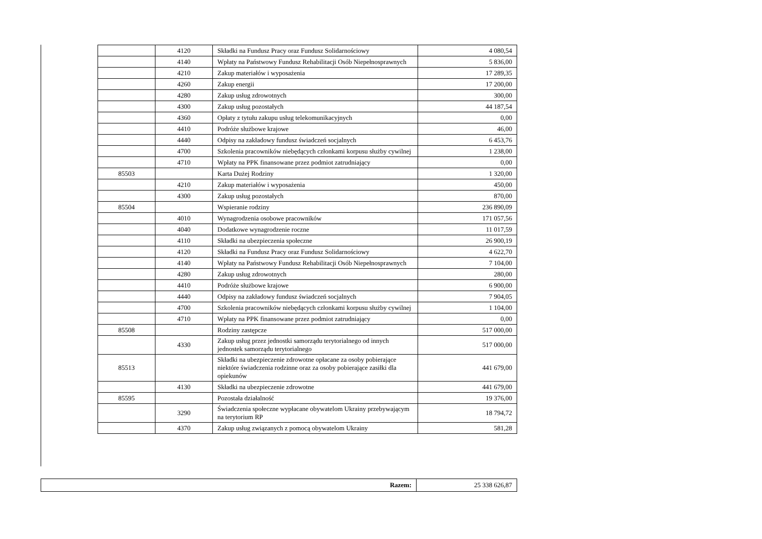| | 4120 | Składki na Fundusz Pracy oraz Fundusz Solidarnościowy | 4 080,54 |
| | 4140 | Wpłaty na Państwowy Fundusz Rehabilitacji Osób Niepełnosprawnych | 5 836,00 |
| | 4210 | Zakup materiałów i wyposażenia | 17 289,35 |
| | 4260 | Zakup energii | 17 200,00 |
| | 4280 | Zakup usług zdrowotnych | 300,00 |
| | 4300 | Zakup usług pozostałych | 44 187,54 |
| | 4360 | Opłaty z tytułu zakupu usług telekomunikacyjnych | 0,00 |
| | 4410 | Podróże służbowe krajowe | 46,00 |
| | 4440 | Odpisy na zakładowy fundusz świadczeń socjalnych | 6 453,76 |
| | 4700 | Szkolenia pracowników niebędących członkami korpusu służby cywilnej | 1 238,00 |
| | 4710 | Wpłaty na PPK finansowane przez podmiot zatrudniający | 0,00 |
| 85503 | | Karta Dużej Rodziny | 1 320,00 |
| | 4210 | Zakup materiałów i wyposażenia | 450,00 |
| | 4300 | Zakup usług pozostałych | 870,00 |
| 85504 | | Wspieranie rodziny | 236 890,09 |
| | 4010 | Wynagrodzenia osobowe pracowników | 171 057,56 |
| | 4040 | Dodatkowe wynagrodzenie roczne | 11 017,59 |
| | 4110 | Składki na ubezpieczenia społeczne | 26 900,19 |
| | 4120 | Składki na Fundusz Pracy oraz Fundusz Solidarnościowy | 4 622,70 |
| | 4140 | Wpłaty na Państwowy Fundusz Rehabilitacji Osób Niepełnosprawnych | 7 104,00 |
| | 4280 | Zakup usług zdrowotnych | 280,00 |
| | 4410 | Podróże służbowe krajowe | 6 900,00 |
| | 4440 | Odpisy na zakładowy fundusz świadczeń socjalnych | 7 904,05 |
| | 4700 | Szkolenia pracowników niebędących członkami korpusu służby cywilnej | 1 104,00 |
| | 4710 | Wpłaty na PPK finansowane przez podmiot zatrudniający | 0,00 |
| 85508 | | Rodziny zastępcze | 517 000,00 |
| | 4330 | Zakup usług przez jednostki samorządu terytorialnego od innych jednostek samorządu terytorialnego | 517 000,00 |
| 85513 | | Składki na ubezpieczenie zdrowotne opłacane za osoby pobierające niektóre świadczenia rodzinne oraz za osoby pobierające zasiłki dla opiekunów | 441 679,00 |
| | 4130 | Składki na ubezpieczenie zdrowotne | 441 679,00 |
| 85595 | | Pozostała działalność | 19 376,00 |
| | 3290 | Świadczenia społeczne wypłacane obywatelom Ukrainy przebywającym na terytorium RP | 18 794,72 |
| | 4370 | Zakup usług związanych z pomocą obywatelom Ukrainy | 581,28 |
| Razem: | 25 338 626,87 |